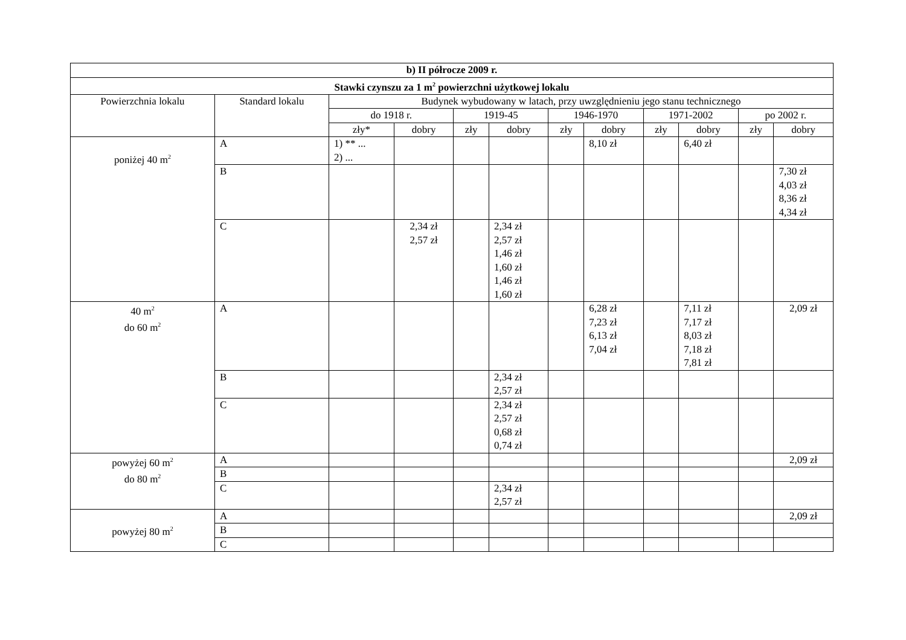| b) II półrocze 2009 r. | | | | | | | | | | | |
| --- | --- | --- | --- | --- | --- | --- | --- | --- | --- | --- | --- |
| Stawki czynszu za 1 m<sup>2</sup> powierzchni użytkowej lokalu | | | | | | | | | | | |
| Powierzchnia lokalu | Standard lokalu | Budynek wybudowany w latach, przy uwzględnieniu jego stanu technicznego | | | | | | | | | |
| | | do 1918 r. | | 1919-45 | | 1946-1970 | | 1971-2002 | | po 2002 r. | |
| | | zły* | dobry | zły | dobry | zły | dobry | zły | dobry | zły | dobry |
| poniżej 40 m<sup>2</sup> | A | 1) ** ... 2) ... | | | | | 8,10 zł | | 6,40 zł | | |
| | B | | | | | | | | | | 7,30 zł 4,03 zł 8,36 zł 4,34 zł |
| | C | | 2,34 zł 2,57 zł | | 2,34 zł 2,57 zł 1,46 zł 1,60 zł 1,46 zł 1,60 zł | | | | | | |
| 40 m<sup>2</sup> do 60 m<sup>2</sup> | A | | | | | | 6,28 zł 7,23 zł 6,13 zł 7,04 zł | | 7,11 zł 7,17 zł 8,03 zł 7,18 zł 7,81 zł | | 2,09 zł |
| | B | | | | 2,34 zł 2,57 zł | | | | | | |
| | C | | | | 2,34 zł 2,57 zł 0,68 zł 0,74 zł | | | | | | |
| powyżej 60 m<sup>2</sup> do 80 m<sup>2</sup> | A | | | | | | | | | | 2,09 zł |
| | B | | | | | | | | | | |
| | C | | | | 2,34 zł 2,57 zł | | | | | | |
| powyżej 80 m<sup>2</sup> | A | | | | | | | | | | 2,09 zł |
| | B | | | | | | | | | | |
| | C | | | | | | | | | | |